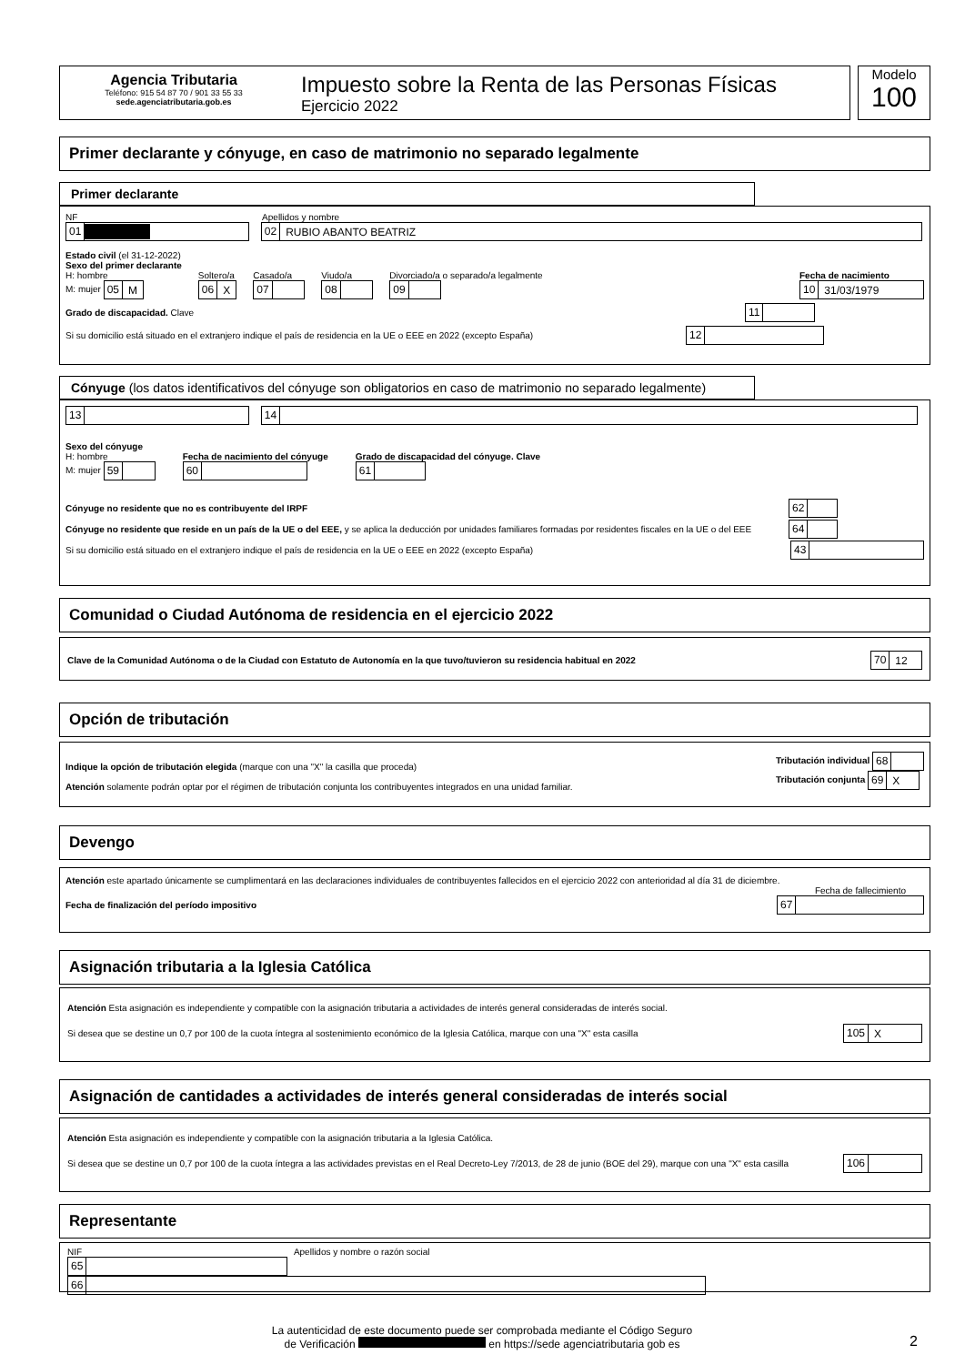Agencia Tributaria
Teléfono: 915 54 87 70 / 901 33 55 33
sede.agenciatributaria.gob.es
Impuesto sobre la Renta de las Personas Físicas
Ejercicio 2022
Modelo
100
Primer declarante y cónyuge, en caso de matrimonio no separado legalmente
Primer declarante
NF Apellidos y nombre
01 02 RUBIO ABANTO BEATRIZ
Estado civil (el 31-12-2022)
Sexo del primer declarante
H: hombre
M: mujer 05 M
Soltero/a
06 X
Casado/a
07
Viudo/a
08
Divorciado/a o separado/a legalmente
09
Fecha de nacimiento
10 31/03/1979
Grado de discapacidad. Clave 11
Si su domicilio está situado en el extranjero indique el país de residencia en la UE o EEE en 2022 (excepto España) 12
Cónyuge (los datos identificativos del cónyuge son obligatorios en caso de matrimonio no separado legalmente)
13 14
Sexo del cónyuge
H: hombre
M: mujer 59
Fecha de nacimiento del cónyuge
60
Grado de discapacidad del cónyuge. Clave
61
Cónyuge no residente que no es contribuyente del IRPF 62
Cónyuge no residente que reside en un país de la UE o del EEE, y se aplica la deducción por unidades familiares formadas por residentes fiscales en la UE o del EEE 64
Si su domicilio está situado en el extranjero indique el país de residencia en la UE o EEE en 2022 (excepto España) 43
Comunidad o Ciudad Autónoma de residencia en el ejercicio 2022
Clave de la Comunidad Autónoma o de la Ciudad con Estatuto de Autonomía en la que tuvo/tuvieron su residencia habitual en 2022 70 12
Opción de tributación
Indique la opción de tributación elegida (marque con una "X" la casilla que proceda)
Atención solamente podrán optar por el régimen de tributación conjunta los contribuyentes integrados en una unidad familiar.
Tributación individual 68
Tributación conjunta 69 X
Devengo
Atención este apartado únicamente se cumplimentará en las declaraciones individuales de contribuyentes fallecidos en el ejercicio 2022 con anterioridad al día 31 de diciembre.
Fecha de fallecimiento
Fecha de finalización del período impositivo 67
Asignación tributaria a la Iglesia Católica
Atención Esta asignación es independiente y compatible con la asignación tributaria a actividades de interés general consideradas de interés social.
Si desea que se destine un 0,7 por 100 de la cuota íntegra al sostenimiento económico de la Iglesia Católica, marque con una "X" esta casilla 105 X
Asignación de cantidades a actividades de interés general consideradas de interés social
Atención Esta asignación es independiente y compatible con la asignación tributaria a la Iglesia Católica.
Si desea que se destine un 0,7 por 100 de la cuota íntegra a las actividades previstas en el Real Decreto-Ley 7/2013, de 28 de junio (BOE del 29), marque con una "X" esta casilla 106
Representante
NIF Apellidos y nombre o razón social
65 66
La autenticidad de este documento puede ser comprobada mediante el Código Seguro
de Verificación en https://sede agenciatributaria gob es
2